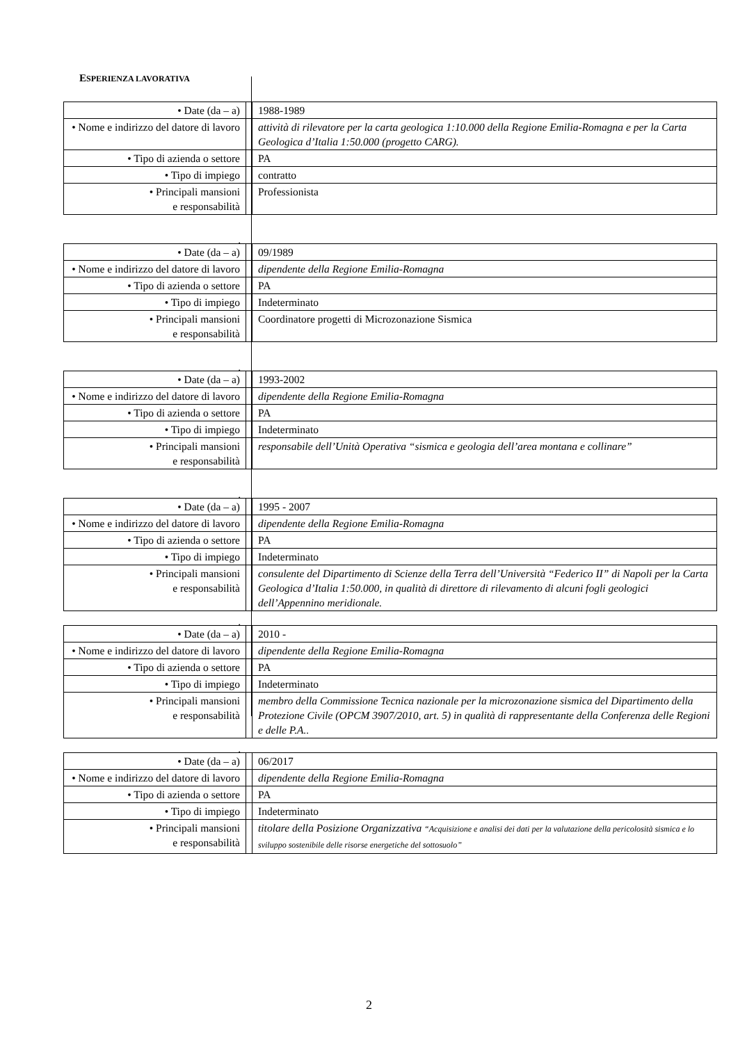ESPERIENZA LAVORATIVA
| • Date (da – a) | | 1988-1989 |
| • Nome e indirizzo del datore di lavoro | | attività di rilevatore per la carta geologica 1:10.000 della Regione Emilia-Romagna e per la Carta Geologica d’Italia 1:50.000 (progetto CARG). |
| • Tipo di azienda o settore | | PA |
| • Tipo di impiego | | contratto |
| • Principali mansioni e responsabilità | | Professionista |
.
| • Date (da – a) | | 09/1989 |
| • Nome e indirizzo del datore di lavoro | | dipendente della Regione Emilia-Romagna |
| • Tipo di azienda o settore | | PA |
| • Tipo di impiego | | Indeterminato |
| • Principali mansioni e responsabilità | | Coordinatore progetti di Microzonazione Sismica |
.
| • Date (da – a) | | 1993-2002 |
| • Nome e indirizzo del datore di lavoro | | dipendente della Regione Emilia-Romagna |
| • Tipo di azienda o settore | | PA |
| • Tipo di impiego | | Indeterminato |
| • Principali mansioni e responsabilità | | responsabile dell’Unità Operativa “sismica e geologia dell’area montana e collinare” |
.
| • Date (da – a) | | 1995 - 2007 |
| • Nome e indirizzo del datore di lavoro | | dipendente della Regione Emilia-Romagna |
| • Tipo di azienda o settore | | PA |
| • Tipo di impiego | | Indeterminato |
| • Principali mansioni e responsabilità | | consulente del Dipartimento di Scienze della Terra dell’Università “Federico II” di Napoli per la Carta Geologica d’Italia 1:50.000, in qualità di direttore di rilevamento di alcuni fogli geologici dell’Appennino meridionale. |
.
| • Date (da – a) | | 2010 - |
| • Nome e indirizzo del datore di lavoro | | dipendente della Regione Emilia-Romagna |
| • Tipo di azienda o settore | | PA |
| • Tipo di impiego | | Indeterminato |
| • Principali mansioni e responsabilità | | membro della Commissione Tecnica nazionale per la microzonazione sismica del Dipartimento della Protezione Civile (OPCM 3907/2010, art. 5) in qualità di rappresentante della Conferenza delle Regioni e delle P.A.. |
.
| • Date (da – a) | | 06/2017 |
| • Nome e indirizzo del datore di lavoro | | dipendente della Regione Emilia-Romagna |
| • Tipo di azienda o settore | | PA |
| • Tipo di impiego | | Indeterminato |
| • Principali mansioni e responsabilità | | titolare della Posizione Organizzativa “Acquisizione e analisi dei dati per la valutazione della pericolosità sismica e lo sviluppo sostenibile delle risorse energetiche del sottosuolo” |
2